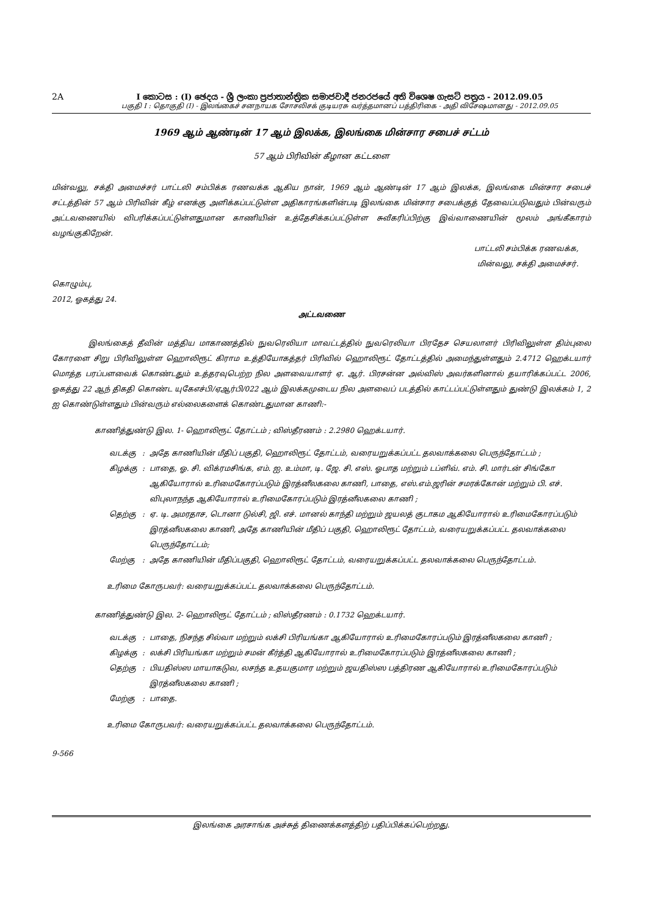2A I කොටස : (I) ඡෙදය - ශ්‍රී ලංකා ප්‍රජාතාන්ත්‍රික සමාජවාදී ජනරජයේ අති විශෙෂ ගැසට් පත්‍රය - 2012.09.05
பகுதி I : தொகுதி (I) - இலங்கைச் சனநாயக சோசலிசக் குடியரசு வர்த்தமானப் பத்திரிகை - அதி விசேஷமானது - 2012.09.05
1969 ஆம் ஆண்டின் 17 ஆம் இலக்க, இலங்கை மின்சார சபைச் சட்டம்
57 ஆம் பிரிவின் கீழான கட்டளை
மின்வலு, சக்தி அமைச்சர் பாட்டலி சம்பிக்க ரணவக்க ஆகிய நான், 1969 ஆம் ஆண்டின் 17 ஆம் இலக்க, இலங்கை மின்சார சபைச் சட்டத்தின் 57 ஆம் பிரிவின் கீழ் எனக்கு அளிக்கப்பட்டுள்ள அதிகாரங்களின்படி இலங்கை மின்சார சபைக்குத் தேவைப்படுவதும் பின்வரும் அட்டவணையில் விபரிக்கப்பட்டுள்ளதுமான காணியின் உத்தேசிக்கப்பட்டுள்ள சுவீகரிப்பிற்கு இவ்வாணையின் மூலம் அங்கீகாரம் வழங்குகிறேன்.
பாட்டலி சம்பிக்க ரணவக்க,
மின்வலு, சக்தி அமைச்சர்.
கொழும்பு,
2012, ஓகத்து 24.
அட்டவணை
இலங்கைத் தீவின் மத்திய மாகாணத்தில் நுவரெலியா மாவட்டத்தில் நுவரெலியா பிரதேச செயலாளர் பிரிவிலுள்ள திம்புலை கோரளை சிறு பிரிவிலுள்ள ஹொலிரூட் கிராம உத்தியோகத்தர் பிரிவில் ஹொலிரூட் தோட்டத்தில் அமைந்துள்ளதும் 2.4712 ஹெக்டயார் மொத்த பரப்பளவைக் கொண்டதும் உத்தரவுபெற்ற நில அளவையாளர் ஏ. ஆர். பிரசன்ன அல்விஸ் அவர்களினால் தயாரிக்கப்பட்ட 2006, ஓகத்து 22 ஆந் திகதி கொண்ட யுகேஎச்பி/ஏஆர்பி/022 ஆம் இலக்கமுடைய நில அளவைப் படத்தில் காட்டப்பட்டுள்ளதும் துண்டு இலக்கம் 1, 2 ஐ கொண்டுள்ளதும் பின்வரும் எல்லைகளைக் கொண்டதுமான காணி:-
காணித்துண்டு இல. 1- ஹொலிரூட் தோட்டம் ; விஸ்தீரணம் : 2.2980 ஹெக்டயார்.
| வடக்கு | : | அதே காணியின் மீதிப் பகுதி, ஹொலிரூட் தோட்டம், வரையறுக்கப்பட்ட தலவாக்கலை பெருந்தோட்டம் ; |
| கிழக்கு | : | பாதை, ஓ. சி. விக்ரமசிங்க, எம். ஐ. உம்மா, டி. ஜே. சி. எஸ். ஓபாத மற்றும் டப்ளிவ். எம். சி. மார்டன் சிங்கோ ஆகியோரால் உரிமைகோரப்படும் இரத்னீலகலை காணி, பாதை, எஸ்.எம்.ஜரின் சமரக்கோன் மற்றும் பி. எச். விபுலாநந்த ஆகியோரால் உரிமைகோரப்படும் இரத்னீலகலை காணி ; |
| தெற்கு | : | ஏ. டி. அமரதாச, டொனா டுல்சி, ஜி. எச். மானல் காந்தி மற்றும் ஜயலத் குடாகம ஆகியோரால் உரிமைகோரப்படும் இரத்னீலகலை காணி, அதே காணியின் மீதிப் பகுதி, ஹொலிரூட் தோட்டம், வரையறுக்கப்பட்ட தலவாக்கலை பெருந்தோட்டம்; |
| மேற்கு | : | அதே காணியின் மீதிப்பகுதி, ஹொலிரூட் தோட்டம், வரையறுக்கப்பட்ட தலவாக்கலை பெருந்தோட்டம். |
உரிமை கோருபவர்: வரையறுக்கப்பட்ட தலவாக்கலை பெருந்தோட்டம்.
காணித்துண்டு இல. 2- ஹொலிரூட் தோட்டம் ; விஸ்தீரணம் : 0.1732 ஹெக்டயார்.
| வடக்கு | : | பாதை, நிசந்த சில்வா மற்றும் லக்சி பிரியங்கா ஆகியோரால் உரிமைகோரப்படும் இரத்னீலகலை காணி ; |
| கிழக்கு | : | லக்சி பிரியங்கா மற்றும் சமன் கீர்த்தி ஆகியோரால் உரிமைகோரப்படும் இரத்னீலகலை காணி ; |
| தெற்கு | : | பியதிஸ்ஸ மாயாகடுவ, லசந்த உதயகுமார மற்றும் ஜயதிஸ்ஸ பத்திரண ஆகியோரால் உரிமைகோரப்படும் இரத்னீலகலை காணி ; |
| மேற்கு | : | பாதை. |
உரிமை கோருபவர்: வரையறுக்கப்பட்ட தலவாக்கலை பெருந்தோட்டம்.
9-566
இலங்கை அரசாங்க அச்சுத் திணைக்களத்திற் பதிப்பிக்கப்பெற்றது.